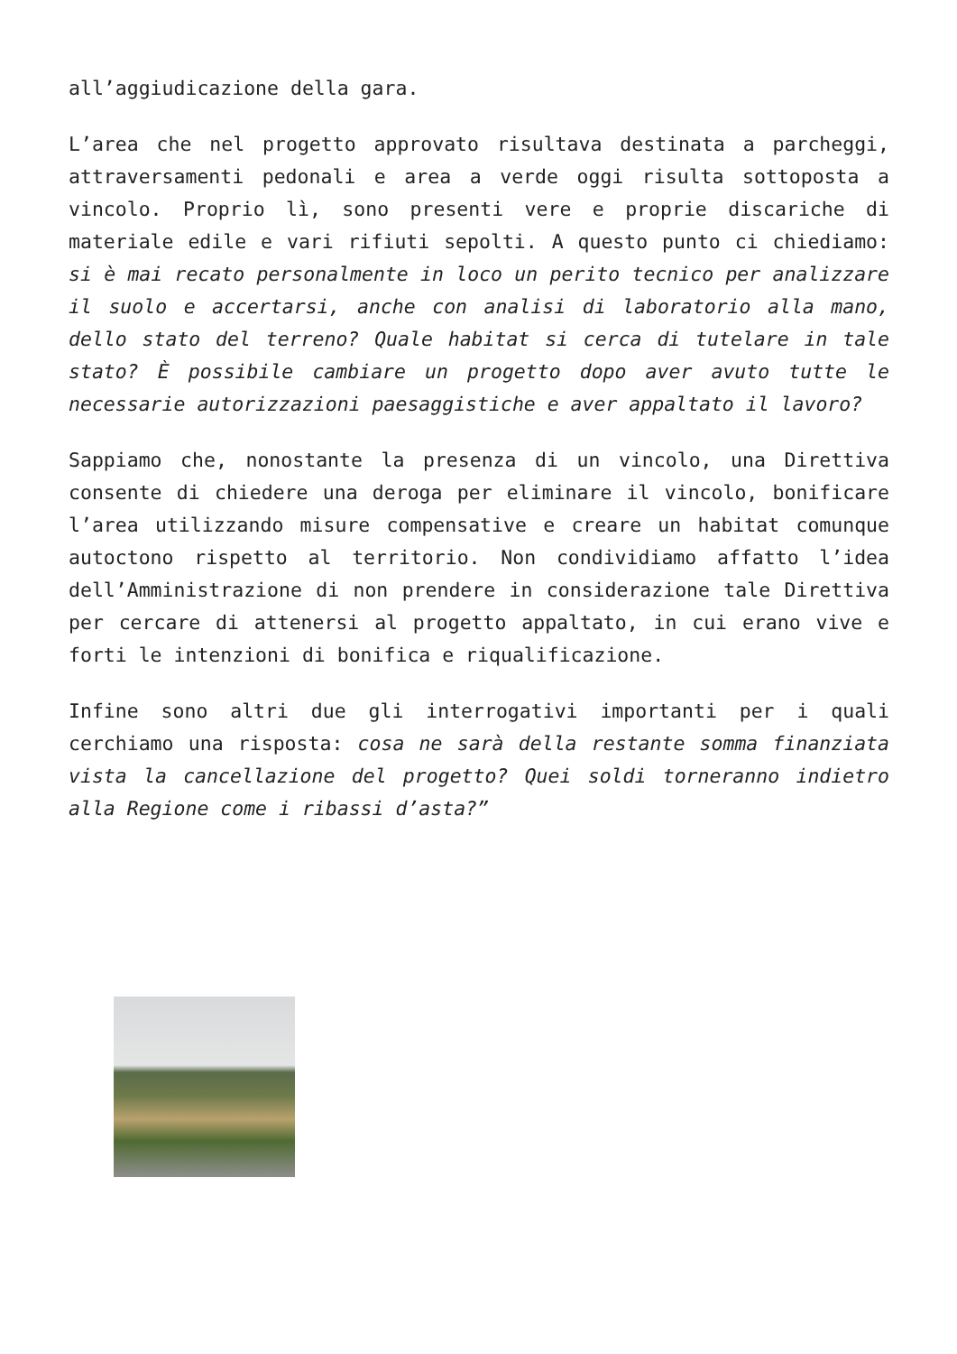all’aggiudicazione della gara.
L’area che nel progetto approvato risultava destinata a parcheggi, attraversamenti pedonali e area a verde oggi risulta sottoposta a vincolo. Proprio lì, sono presenti vere e proprie discariche di materiale edile e vari rifiuti sepolti. A questo punto ci chiediamo: si è mai recato personalmente in loco un perito tecnico per analizzare il suolo e accertarsi, anche con analisi di laboratorio alla mano, dello stato del terreno? Quale habitat si cerca di tutelare in tale stato? È possibile cambiare un progetto dopo aver avuto tutte le necessarie autorizzazioni paesaggistiche e aver appaltato il lavoro?
Sappiamo che, nonostante la presenza di un vincolo, una Direttiva consente di chiedere una deroga per eliminare il vincolo, bonificare l’area utilizzando misure compensative e creare un habitat comunque autoctono rispetto al territorio. Non condividiamo affatto l’idea dell’Amministrazione di non prendere in considerazione tale Direttiva per cercare di attenersi al progetto appaltato, in cui erano vive e forti le intenzioni di bonifica e riqualificazione.
Infine sono altri due gli interrogativi importanti per i quali cerchiamo una risposta: cosa ne sarà della restante somma finanziata vista la cancellazione del progetto? Quei soldi torneranno indietro alla Regione come i ribassi d’asta?”